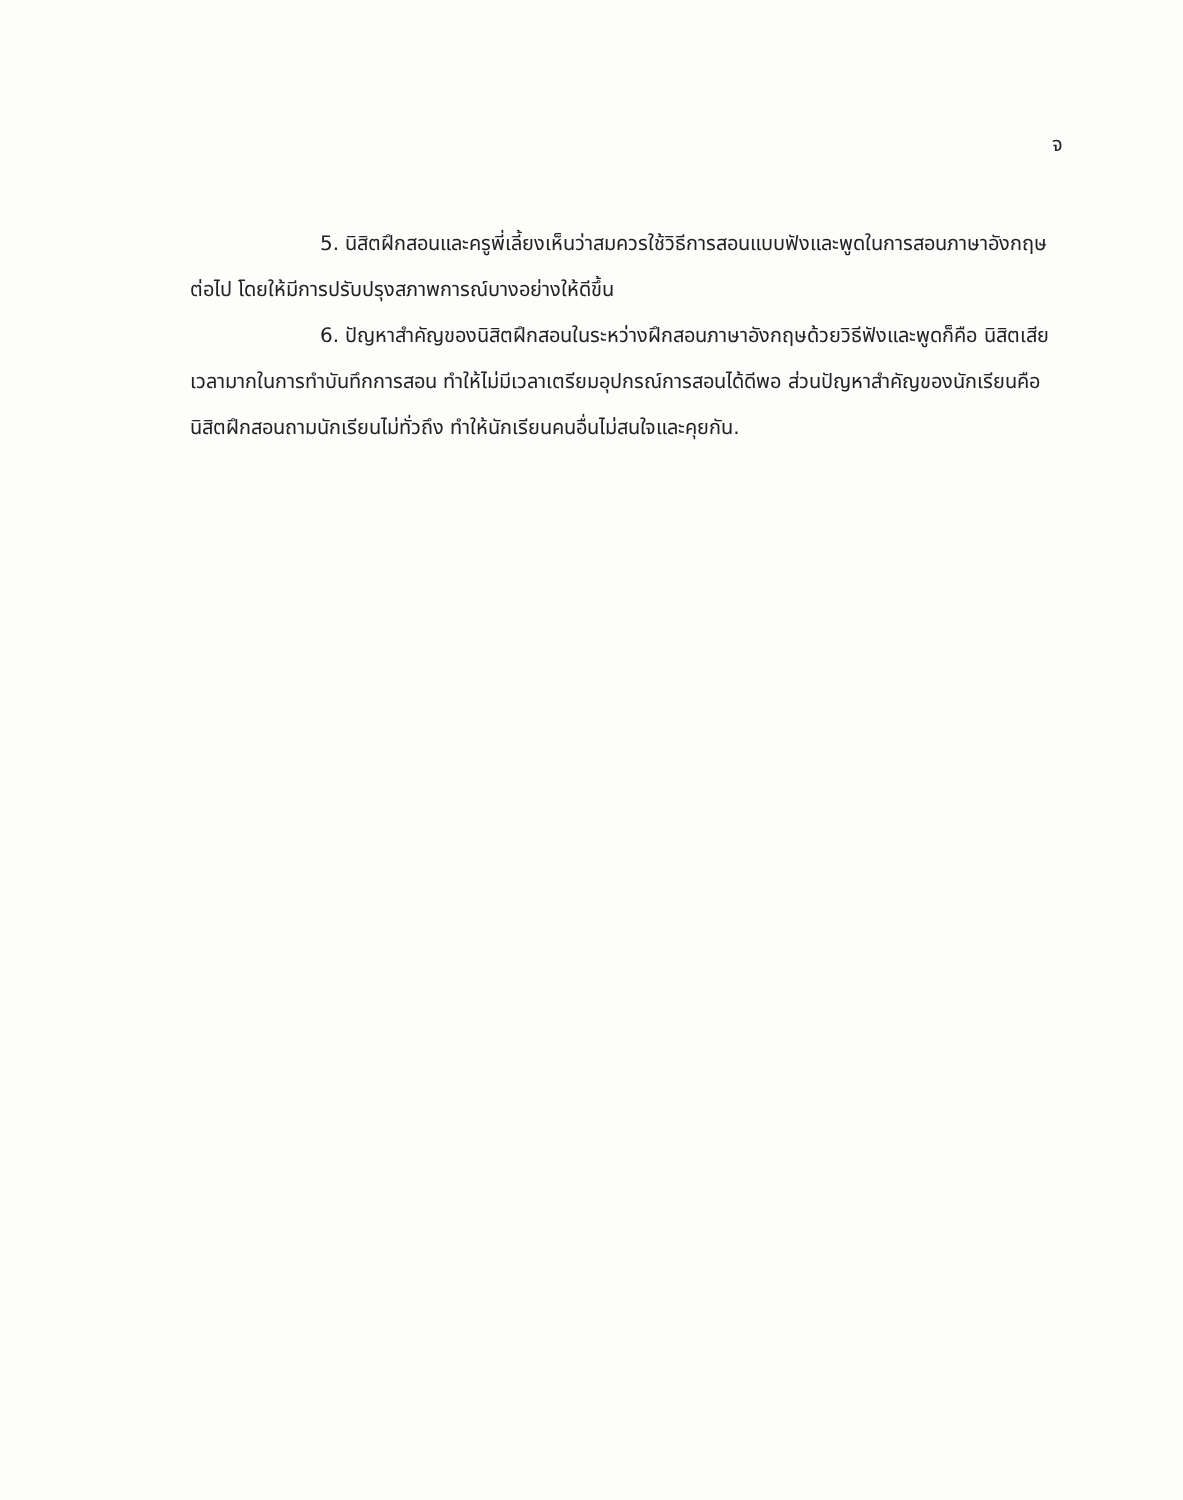จ
5. นิสิตฝึกสอนและครูพี่เลี้ยงเห็นว่าสมควรใช้วิธีการสอนแบบฟังและพูดในการสอนภาษาอังกฤษต่อไป โดยให้มีการปรับปรุงสภาพการณ์บางอย่างให้ดีขึ้น
6. ปัญหาสำคัญของนิสิตฝึกสอนในระหว่างฝึกสอนภาษาอังกฤษด้วยวิธีฟังและพูดก็คือ นิสิตเสียเวลามากในการทำบันทึกการสอน ทำให้ไม่มีเวลาเตรียมอุปกรณ์การสอนได้ดีพอ ส่วนปัญหาสำคัญของนักเรียนคือ นิสิตฝึกสอนถามนักเรียนไม่ทั่วถึง ทำให้นักเรียนคนอื่นไม่สนใจและคุยกัน.